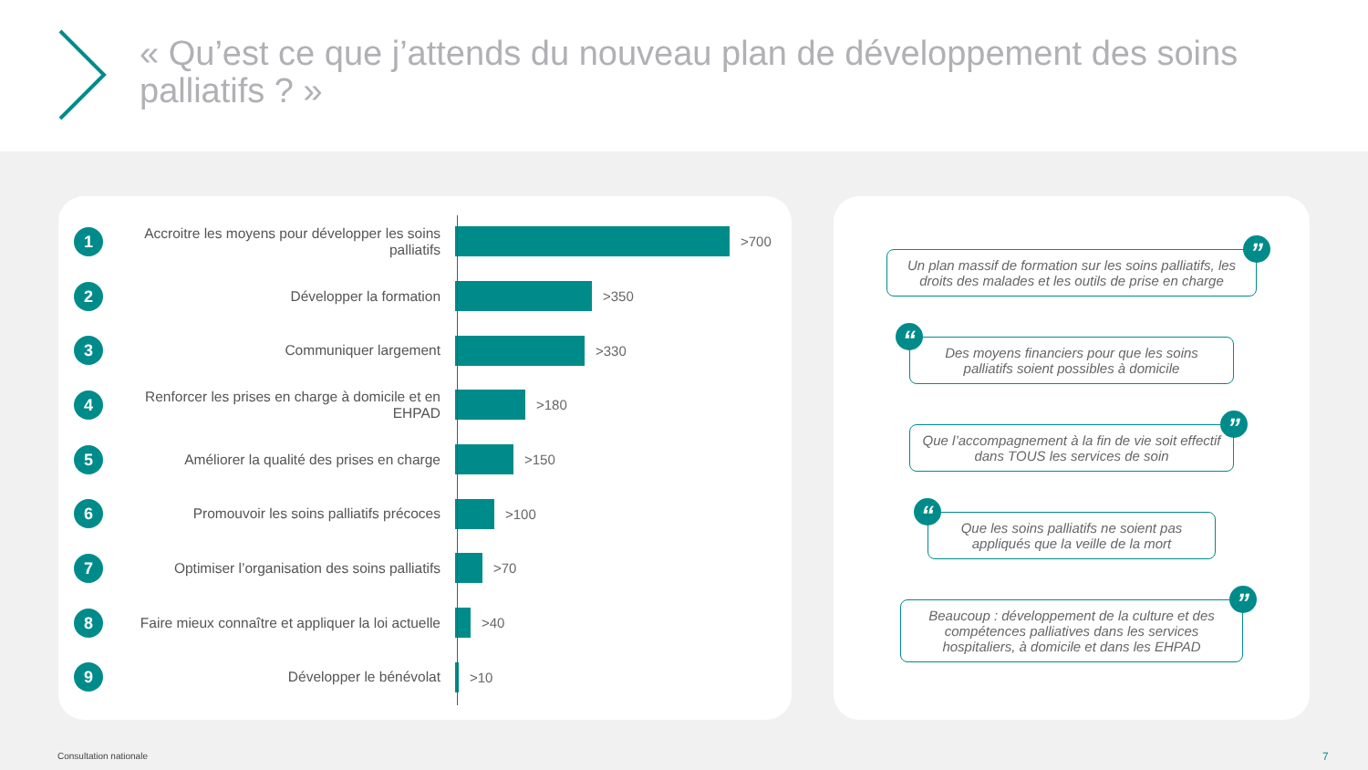« Qu’est ce que j’attends du nouveau plan de développement des soins palliatifs ? »
1
Accroitre les moyens pour développer les soins palliatifs
>700
2
Développer la formation >350
3
Communiquer largement >330
4
Renforcer les prises en charge à domicile et en EHPAD
>180
5
Améliorer la qualité des prises en charge
>150
6
Promouvoir les soins palliatifs précoces
>100
7
Optimiser l’organisation des soins palliatifs
>70
8
Faire mieux connaître et appliquer la loi actuelle
>40
9
Développer le bénévolat >10
Un plan massif de formation sur les soins palliatifs, les droits des malades et les outils de prise en charge”
Des moyens financiers pour que les soins palliatifs soient possibles à domicile “
Que l’accompagnement à la fin de vie soit effectif dans TOUS les services de soin”
Que les soins palliatifs ne soient pas appliqués que la veille de la mort “
Beaucoup : développement de la culture et des compétences palliatives dans les services hospitaliers, à domicile et dans les EHPAD”
Consultation nationale 7